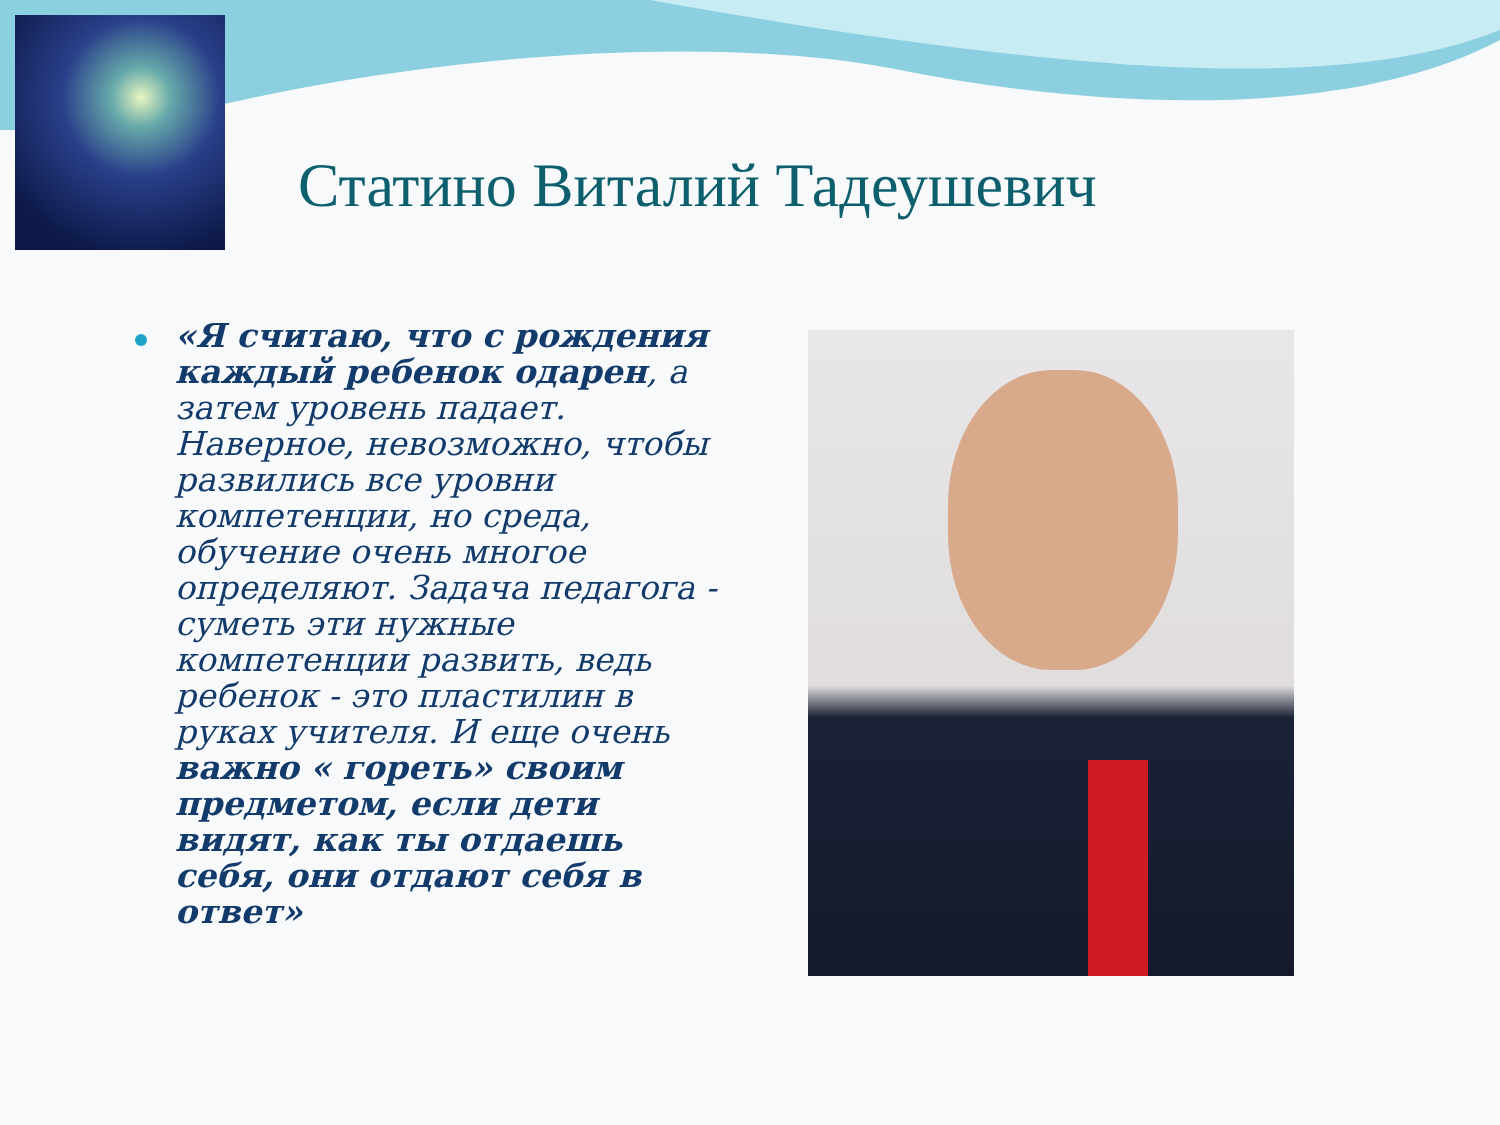Статино Виталий Тадеушевич
«Я считаю, что с рождения каждый ребенок одарен, а затем уровень падает. Наверное, невозможно, чтобы развились все уровни компетенции, но среда, обучение очень многое определяют. Задача педагога - суметь эти нужные компетенции развить, ведь ребенок - это пластилин в руках учителя. И еще очень важно « гореть» своим предметом, если дети видят, как ты отдаешь себя, они отдают себя в ответ»